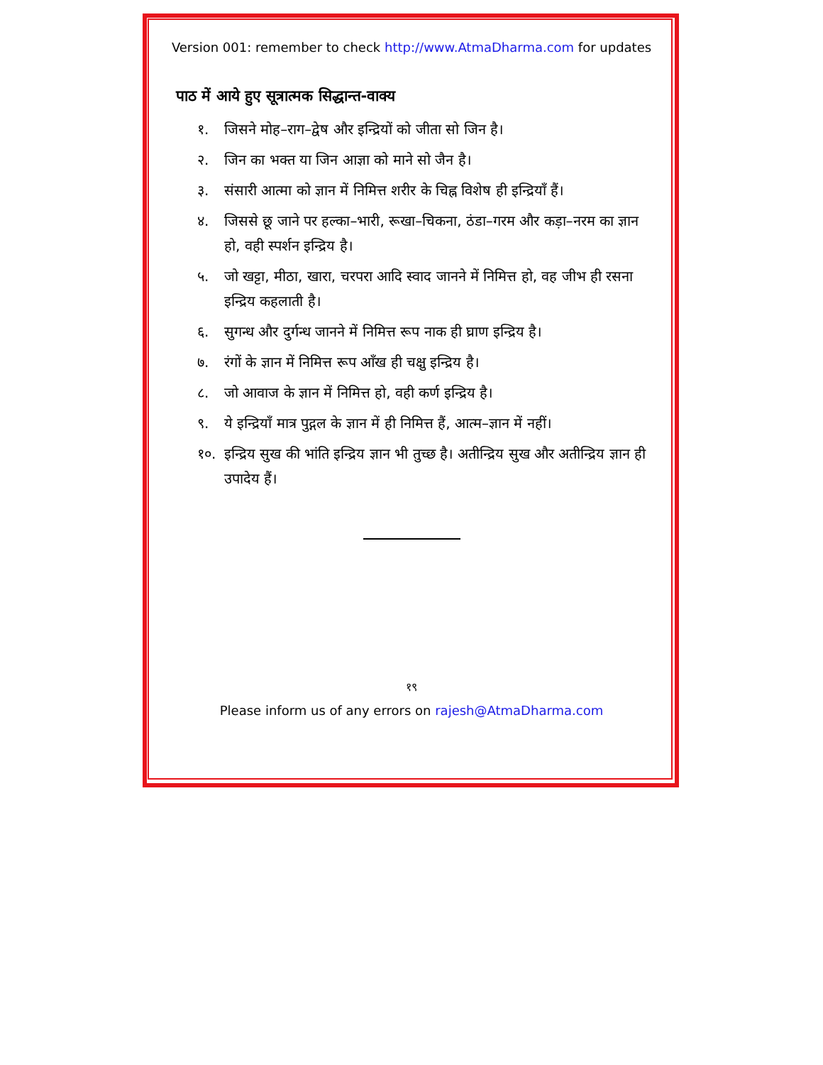Version 001: remember to check http://www.AtmaDharma.com for updates
पाठ में आये हुए सूत्रात्मक सिद्धान्त-वाक्य
१. जिसने मोह–राग–द्वेष और इन्द्रियों को जीता सो जिन है।
२. जिन का भक्त या जिन आज्ञा को माने सो जैन है।
३. संसारी आत्मा को ज्ञान में निमित्त शरीर के चिह्न विशेष ही इन्द्रियाँ हैं।
४. जिससे छू जाने पर हल्का–भारी, रूखा–चिकना, ठंडा–गरम और कड़ा–नरम का ज्ञान हो, वही स्पर्शन इन्द्रिय है।
५. जो खट्टा, मीठा, खारा, चरपरा आदि स्वाद जानने में निमित्त हो, वह जीभ ही रसना इन्द्रिय कहलाती है।
६. सुगन्ध और दुर्गन्ध जानने में निमित्त रूप नाक ही घ्राण इन्द्रिय है।
७. रंगों के ज्ञान में निमित्त रूप आँख ही चक्षु इन्द्रिय है।
८. जो आवाज के ज्ञान में निमित्त हो, वही कर्ण इन्द्रिय है।
९. ये इन्द्रियाँ मात्र पुद्गल के ज्ञान में ही निमित्त हैं, आत्म–ज्ञान में नहीं।
१०. इन्द्रिय सुख की भांति इन्द्रिय ज्ञान भी तुच्छ है। अतीन्द्रिय सुख और अतीन्द्रिय ज्ञान ही उपादेय हैं।
१९
Please inform us of any errors on rajesh@AtmaDharma.com